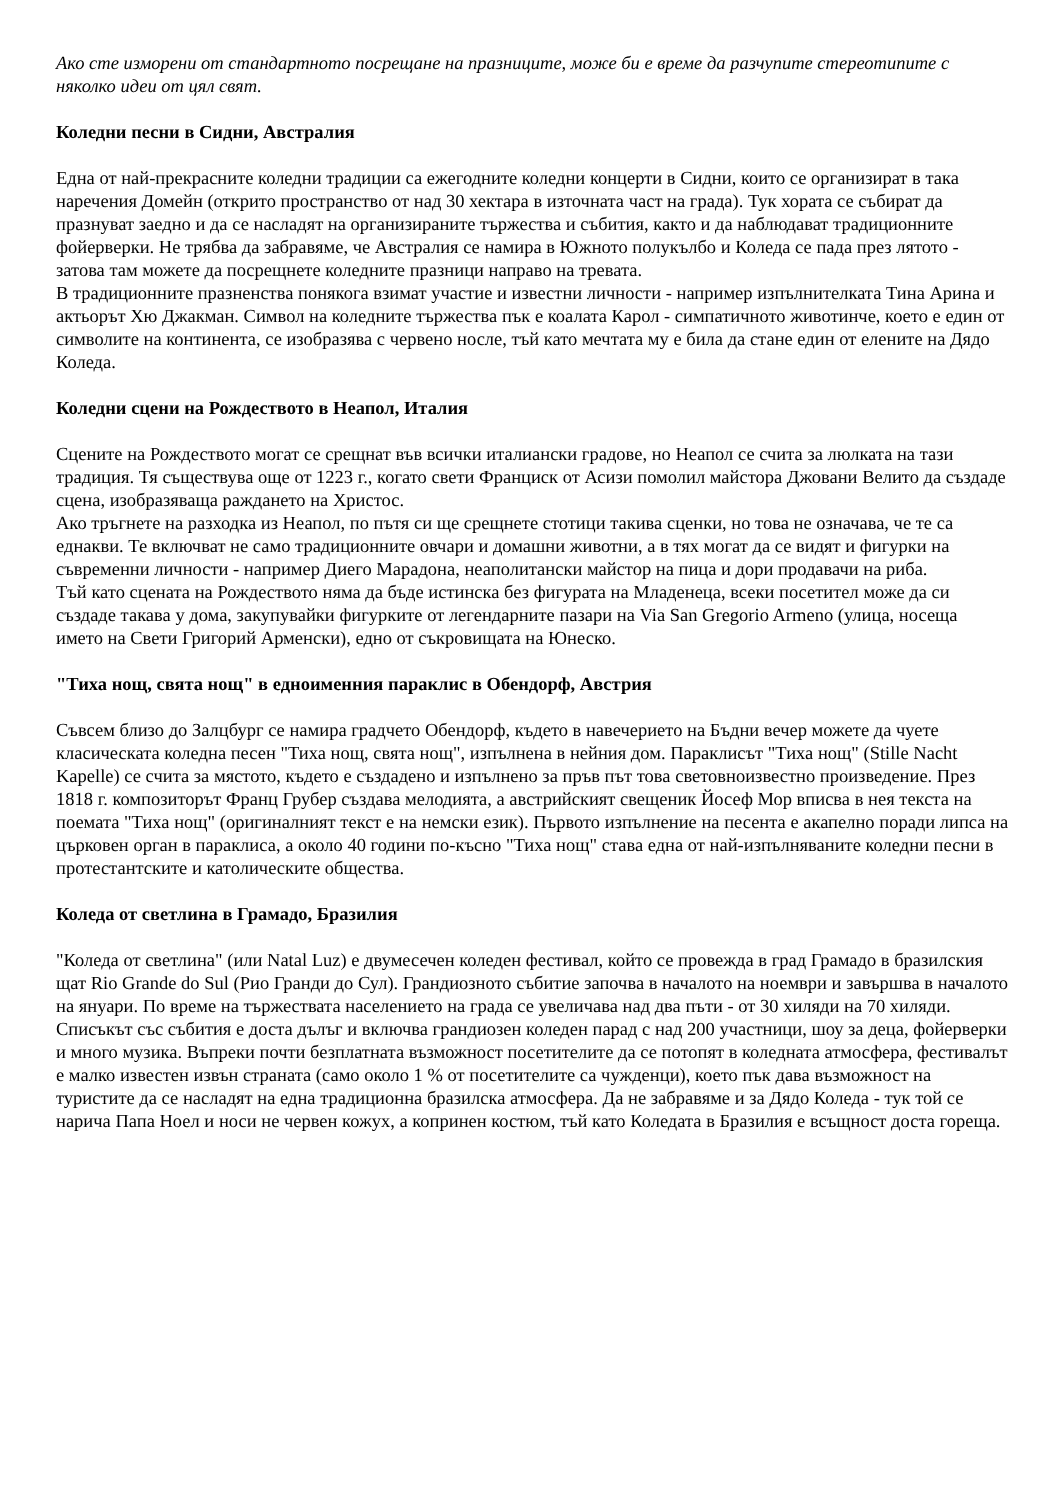Ако сте изморени от стандартното посрещане на празниците, може би е време да разчупите стереотипите с няколко идеи от цял свят.
Коледни песни в Сидни, Австралия
Една от най-прекрасните коледни традиции са ежегодните коледни концерти в Сидни, които се организират в така наречения Домейн (открито пространство от над 30 хектара в източната част на града). Тук хората се събират да празнуват заедно и да се насладят на организираните тържества и събития, както и да наблюдават традиционните фойерверки. Не трябва да забравяме, че Австралия се намира в Южното полукълбо и Коледа се пада през лятото - затова там можете да посрещнете коледните празници направо на тревата.
В традиционните празненства понякога взимат участие и известни личности - например изпълнителката Тина Арина и актьорът Хю Джакман. Символ на коледните тържества пък е коалата Карол - симпатичното животинче, което е един от символите на континента, се изобразява с червено носле, тъй като мечтата му е била да стане един от елените на Дядо Коледа.
Коледни сцени на Рождеството в Неапол, Италия
Сцените на Рождеството могат се срещнат във всички италиански градове, но Неапол се счита за люлката на тази традиция. Тя съществува още от 1223 г., когато свети Франциск от Асизи помолил майстора Джовани Велито да създаде сцена, изобразяваща раждането на Христос.
Ако тръгнете на разходка из Неапол, по пътя си ще срещнете стотици такива сценки, но това не означава, че те са еднакви. Те включват не само традиционните овчари и домашни животни, а в тях могат да се видят и фигурки на съвременни личности - например Диего Марадона, неаполитански майстор на пица и дори продавачи на риба.
Тъй като сцената на Рождеството няма да бъде истинска без фигурата на Младенеца, всеки посетител може да си създаде такава у дома, закупувайки фигурките от легендарните пазари на Via San Gregorio Armeno (улица, носеща името на Свети Григорий Арменски), едно от съкровищата на Юнеско.
"Тиха нощ, свята нощ" в едноименния параклис в Обендорф, Австрия
Съвсем близо до Залцбург се намира градчето Обендорф, където в навечерието на Бъдни вечер можете да чуете класическата коледна песен "Тиха нощ, свята нощ", изпълнена в нейния дом. Параклисът "Тиха нощ" (Stille Nacht Kapelle) се счита за мястото, където е създадено и изпълнено за пръв път това световноизвестно произведение. През 1818 г. композиторът Франц Грубер създава мелодията, а австрийският свещеник Йосеф Мор вписва в нея текста на поемата "Тиха нощ" (оригиналният текст е на немски език). Първото изпълнение на песента е акапелно поради липса на църковен орган в параклиса, а около 40 години по-късно "Тиха нощ" става една от най-изпълняваните коледни песни в протестантските и католическите общества.
Коледа от светлина в Грамадо, Бразилия
"Коледа от светлина" (или Natal Luz) е двумесечен коледен фестивал, който се провежда в град Грамадо в бразилския щат Rio Grande do Sul (Рио Гранди до Сул). Грандиозното събитие започва в началото на ноември и завършва в началото на януари. По време на тържествата населението на града се увеличава над два пъти - от 30 хиляди на 70 хиляди.
Списъкът със събития е доста дълъг и включва грандиозен коледен парад с над 200 участници, шоу за деца, фойерверки и много музика. Въпреки почти безплатната възможност посетителите да се потопят в коледната атмосфера, фестивалът е малко известен извън страната (само около 1 % от посетителите са чужденци), което пък дава възможност на туристите да се насладят на една традиционна бразилска атмосфера. Да не забравяме и за Дядо Коледа - тук той се нарича Папа Ноел и носи не червен кожух, а копринен костюм, тъй като Коледата в Бразилия е всъщност доста гореща.